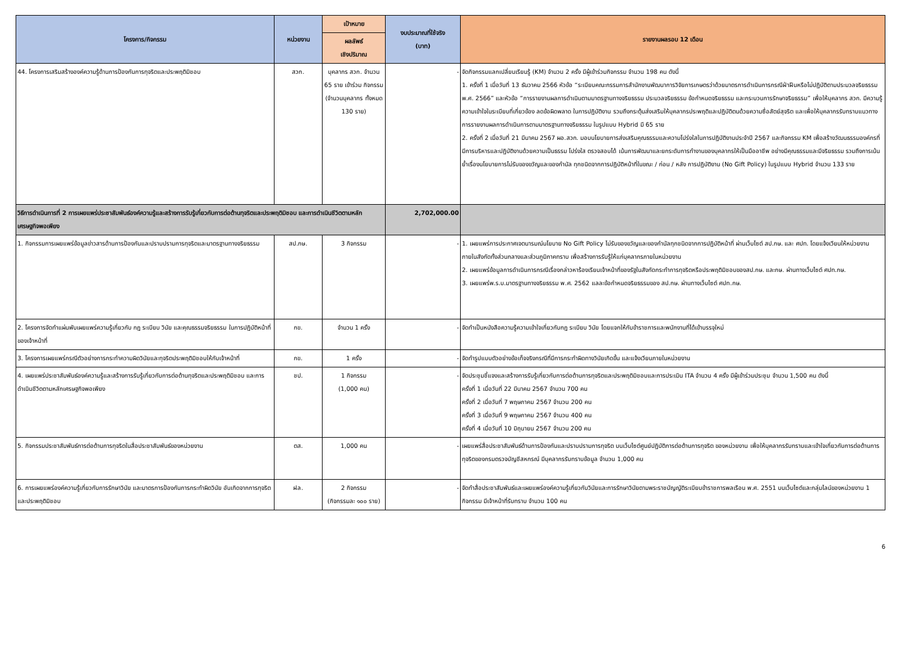| โครงการ/กิจกรรม | หน่วยงาน | เป้าหมาย | งบประมาณที่ใช้จริง (บาท) | รายงานผลรอบ 12 เดือน |
| --- | --- | --- | --- | --- |
| | | ผลลัพธ์ เชิงปริมาณ | | |
| 44. โครงการเสริมสร้างองค์ความรู้ด้านการป้องกันการทุจริตและประพฤติมิชอบ | สวก. | บุคลากร สวก. จำนวน 65 ราย เข้าร่วม กิจกรรม (จำนวนบุคลากร ทั้งหมด 130 ราย) | - | จัดกิจกรรมแลกเปลี่ยนเรียนรู้ (KM) จำนวน 2 ครั้ง มีผู้เข้าร่วมกิจกรรม จำนวน 198 คน ดังนี้ 1. ครั้งที่ 1 เมื่อวันที่ 13 ธันวาคม 2566 หัวข้อ “ระเบียบคณะกรรมการสำนักงานพัฒนาการวิจัยการเกษตรว่าด้วยมาตรการดำเนินการกรณีฝ่าฝืนหรือไม่ปฏิบัติตามประมวลจริยธรรม พ.ศ. 2566” และหัวข้อ “การรายงานผลการดำเนินตามมาตรฐานทางจริยธรรม ประมวลจริยธรรม ข้อกำหนดจริยธรรม และกระบวนการรักษาจริยธรรม” เพื่อให้บุคลากร สวก. มีความรู้ความเข้าใจในระเบียบที่เกี่ยวข้อง ลดข้อผิดพลาด ในการปฏิบัติงาน รวมถึงกระตุ้นส่งเสริมให้บุคลากรประพฤติและปฏิบัติตนด้วยความซื่อสัตย์สุจริต และเพื่อให้บุคลากรรับทราบแนวทางการรายงานผลการดำเนินการตามมาตรฐานทางจริยธรรม ในรูปแบบ Hybrid มี 65 ราย 2. ครั้งที่ 2 เมื่อวันที่ 21 มีนาคม 2567 ผอ.สวก. มอบนโยบายการส่งเสริมคุณธรรมและความโปร่งใสในการปฏิบัติงานประจำปี 2567 และกิจกรรม KM เพื่อสร้างวัฒนธรรมองค์กรที่มีการบริหารและปฏิบัติงานด้วยความเป็นธรรม โปร่งใส ตรวจสอบได้ เน้นการพัฒนาและยกระดับการทำงานของบุคลากรให้เป็นมืออาชีพ อย่างมีคุณธรรมและมีจริยธรรม รวมถึงการเน้นย้ำเรื่องนโยบายการไม่รับของขวัญและของกำนัล ทุกชนิดจากการปฏิบัติหน้าที่ในขณะ / ก่อน / หลัง การปฏิบัติงาน (No Gift Policy) ในรูปแบบ Hybrid จำนวน 133 ราย |
| วิธีการดำเนินการที่ 2 การเผยแพร่ประชาสัมพันธ์องค์ความรู้และสร้างการรับรู้เกี่ยวกับการต่อต้านทุจริตและประพฤติมิชอบ และการดำเนินชีวิตตามหลักเศรษฐกิจพอเพียง | | | 2,702,000.00 | |
| 1. กิจกรรมการเผยแพร่ข้อมูลข่าวสารด้านการป้องกันและปราบปรามการทุจริตและมาตรฐานทางจริยธรรม | สป.กษ. | 3 กิจกรรม | - | 1. เผยแพร่การประกาศเจตนารมณ์นโยบาย No Gift Policy ไม่รับของขวัญและของกำนัลทุกชนิดจากการปฏิบัติหน้าที่ ผ่านเว็บไซต์ สป.กษ. และ ศปท. โดยแจ้งเวียนให้หน่วยงานภายในสังกัดทั้งส่วนกลางและส่วนภูมิภาคทราบ เพื่อสร้างการรับรู้ให้แก่บุคลากรภายในหน่วยงาน 2. เผยแพร่ข้อมูลการดำเนินการกรณีเรื่องกล่าวหาร้องเรียนเจ้าหน้าที่ของรัฐในสังกัดกระทำการทุจริตหรือประพฤติมิชอบของสป.กษ. และกษ. ผ่านทางเว็บไซต์ ศปท.กษ. 3. เผยแพร่พ.ร.บ.มาตรฐานทางจริยธรรม พ.ศ. 2562 แลละข้อกำหนดจริยธรรมของ สป.กษ. ผ่านทางเว็บไซต์ ศปท.กษ. |
| 2. โครงการจัดทำแผ่นพับเผยแพร่ความรู้เกี่ยวกับ กฎ ระเบียบ วินัย และคุณธรรมจริยธรรม ในการปฏิบัติหน้าที่ของเจ้าหน้าที่ | กข. | จำนวน 1 ครั้ง | - | จัดทำเป็นหนังสือความรู้ความเข้าใจเกี่ยวกับกฎ ระเบียบ วินัย โดยแจกให้กับข้าราชการและพนักงานที่ได้เข้าบรรจุใหม่ |
| 3. โครงการเผยแพร่กรณีตัวอย่างการกระทำความผิดวินัยและทุจริตประพฤติมิชอบให้กับเจ้าหน้าที่ | กข. | 1 ครั้ง | - | จัดทำรูปแบบตัวอย่างข้อเท็จจริงกรณีที่มีการกระทำผิดทางวินัยเกิดขึ้น และแจ้งเวียนภายในหน่วยงาน |
| 4. เผยแพร่ประชาสัมพันธ์องค์ความรู้และสร้างการรับรู้เกี่ยวกับการต่อต้านทุจริตและประพฤติมิชอบ และการดำเนินชีวิตตามหลักเศรษฐกิจพอเพียง | ชป. | 1 กิจกรรม (1,000 คน) | - | จัดประชุมชี้แจงและสร้างการรับรู้เกี่ยวกับการต่อต้านการทุจริตและประพฤติมิชอบและการประเมิน ITA จำนวน 4 ครั้ง มีผู้เข้าร่วมประชุม จำนวน 1,500 คน ดังนี้ ครั้งที่ 1 เมื่อวันที่ 22 มีนาคม 2567 จำนวน 700 คน ครั้งที่ 2 เมื่อวันที่ 7 พฤษภาคม 2567 จำนวน 200 คน ครั้งที่ 3 เมื่อวันที่ 9 พฤษภาคม 2567 จำนวน 400 คน ครั้งที่ 4 เมื่อวันที่ 10 มิถุนายน 2567 จำนวน 200 คน |
| 5. กิจกรรมประชาสัมพันธ์การต่อต้านการทุจริตในสื่อประชาสัมพันธ์ของหน่วยงาน | ตส. | 1,000 คน | - | เผยแพร่สื่อประชาสัมพันธ์ด้านการป้องกันและปราบปรามการทุจริต บนเว็บไซต์ศูนย์ปฏิบัติการต่อต้านการทุจริต ของหน่วยงาน เพื่อให้บุคลากรรับทราบและเข้าใจเกี่ยวกับการต่อต้านการทุจริตของกรมตรวจบัญชีสหกรณ์ มีบุคลากรรับทราบข้อมูล จำนวน 1,000 คน |
| 6. การเผยแพร่องค์ความรู้เกี่ยวกับการรักษาวินัย และมาตรการป้องกันการกระทำผิดวินัย อันเกิดจากการทุจริตและประพฤติมิชอบ | ฝล. | 2 กิจกรรม (กิจกรรมละ ๑๐๐ ราย) | - | จัดทำสื่อประชาสัมพันธ์และเผยแพร่องค์ความรู้เกี่ยวกับวินัยและการรักษาวินัยตามพระราชบัญญัติระเบียบข้าราชการพลเรือน พ.ศ. 2551 บนเว็บไซต์และกลุ่มไลน์ของหน่วยงาน 1 กิจกรรม มีเจ้าหน้าที่รับทราบ จำนวน 100 คน |
6